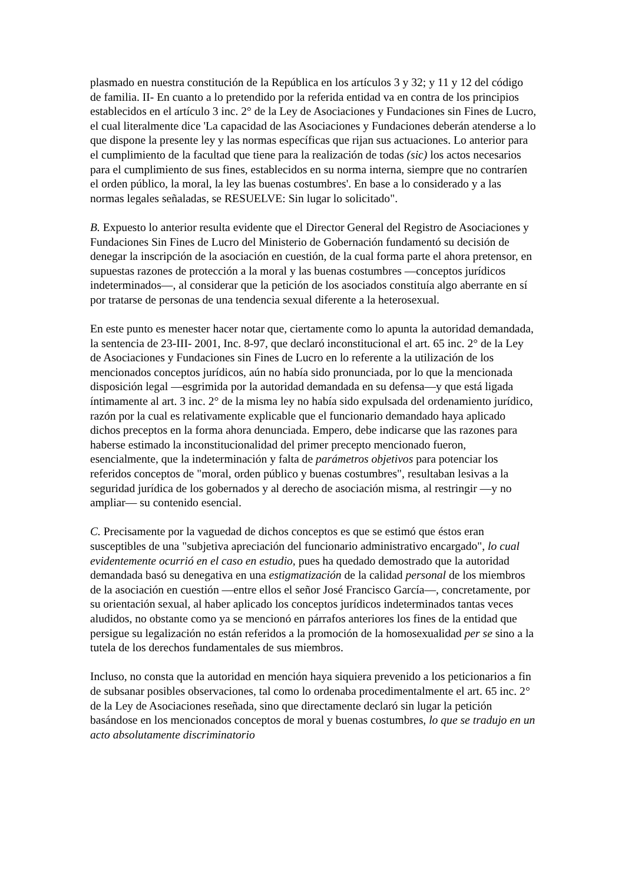plasmado en nuestra constitución de la República en los artículos 3 y 32; y 11 y 12 del código de familia. II- En cuanto a lo pretendido por la referida entidad va en contra de los principios establecidos en el artículo 3 inc. 2° de la Ley de Asociaciones y Fundaciones sin Fines de Lucro, el cual literalmente dice 'La capacidad de las Asociaciones y Fundaciones deberán atenderse a lo que dispone la presente ley y las normas específicas que rijan sus actuaciones. Lo anterior para el cumplimiento de la facultad que tiene para la realización de todas (sic) los actos necesarios para el cumplimiento de sus fines, establecidos en su norma interna, siempre que no contraríen el orden público, la moral, la ley las buenas costumbres'. En base a lo considerado y a las normas legales señaladas, se RESUELVE: Sin lugar lo solicitado".
B. Expuesto lo anterior resulta evidente que el Director General del Registro de Asociaciones y Fundaciones Sin Fines de Lucro del Ministerio de Gobernación fundamentó su decisión de denegar la inscripción de la asociación en cuestión, de la cual forma parte el ahora pretensor, en supuestas razones de protección a la moral y las buenas costumbres —conceptos jurídicos indeterminados—, al considerar que la petición de los asociados constituía algo aberrante en sí por tratarse de personas de una tendencia sexual diferente a la heterosexual.
En este punto es menester hacer notar que, ciertamente como lo apunta la autoridad demandada, la sentencia de 23-III- 2001, Inc. 8-97, que declaró inconstitucional el art. 65 inc. 2° de la Ley de Asociaciones y Fundaciones sin Fines de Lucro en lo referente a la utilización de los mencionados conceptos jurídicos, aún no había sido pronunciada, por lo que la mencionada disposición legal —esgrimida por la autoridad demandada en su defensa—y que está ligada íntimamente al art. 3 inc. 2° de la misma ley no había sido expulsada del ordenamiento jurídico, razón por la cual es relativamente explicable que el funcionario demandado haya aplicado dichos preceptos en la forma ahora denunciada. Empero, debe indicarse que las razones para haberse estimado la inconstitucionalidad del primer precepto mencionado fueron, esencialmente, que la indeterminación y falta de parámetros objetivos para potenciar los referidos conceptos de "moral, orden público y buenas costumbres", resultaban lesivas a la seguridad jurídica de los gobernados y al derecho de asociación misma, al restringir —y no ampliar— su contenido esencial.
C. Precisamente por la vaguedad de dichos conceptos es que se estimó que éstos eran susceptibles de una "subjetiva apreciación del funcionario administrativo encargado", lo cual evidentemente ocurrió en el caso en estudio, pues ha quedado demostrado que la autoridad demandada basó su denegativa en una estigmatización de la calidad personal de los miembros de la asociación en cuestión —entre ellos el señor José Francisco García—, concretamente, por su orientación sexual, al haber aplicado los conceptos jurídicos indeterminados tantas veces aludidos, no obstante como ya se mencionó en párrafos anteriores los fines de la entidad que persigue su legalización no están referidos a la promoción de la homosexualidad per se sino a la tutela de los derechos fundamentales de sus miembros.
Incluso, no consta que la autoridad en mención haya siquiera prevenido a los peticionarios a fin de subsanar posibles observaciones, tal como lo ordenaba procedimentalmente el art. 65 inc. 2° de la Ley de Asociaciones reseñada, sino que directamente declaró sin lugar la petición basándose en los mencionados conceptos de moral y buenas costumbres, lo que se tradujo en un acto absolutamente discriminatorio